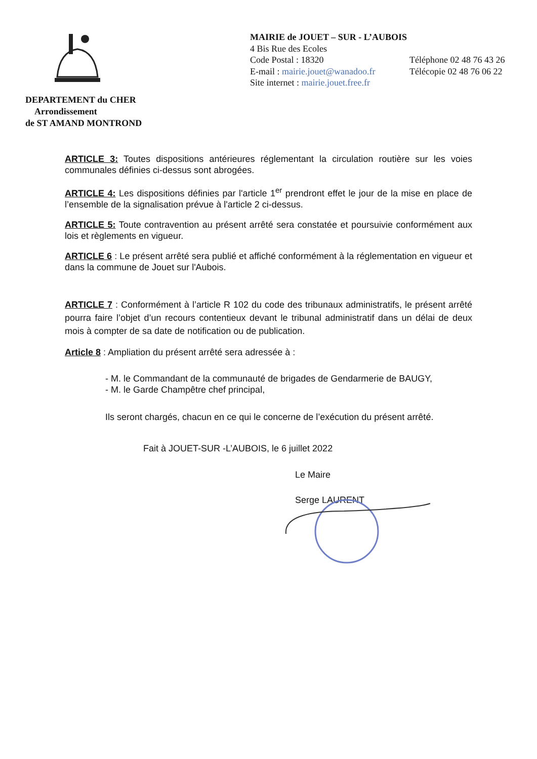DEPARTEMENT du CHER
Arrondissement
de ST AMAND MONTROND
MAIRIE de JOUET – SUR - L’AUBOIS
4 Bis Rue des Ecoles
Code Postal : 18320 Téléphone 02 48 76 43 26
E-mail : mairie.jouet@wanadoo.fr Télécopie 02 48 76 06 22
Site internet : mairie.jouet.free.fr
ARTICLE 3: Toutes dispositions antérieures réglementant la circulation routière sur les voies communales définies ci-dessus sont abrogées.
ARTICLE 4: Les dispositions définies par l'article 1<sup>er</sup> prendront effet le jour de la mise en place de l’ensemble de la signalisation prévue à l'article 2 ci-dessus.
ARTICLE 5: Toute contravention au présent arrêté sera constatée et poursuivie conformément aux lois et règlements en vigueur.
ARTICLE 6 : Le présent arrêté sera publié et affiché conformément à la réglementation en vigueur et dans la commune de Jouet sur l'Aubois.
ARTICLE 7 : Conformément à l’article R 102 du code des tribunaux administratifs, le présent arrêté pourra faire l’objet d’un recours contentieux devant le tribunal administratif dans un délai de deux mois à compter de sa date de notification ou de publication.
Article 8 : Ampliation du présent arrêté sera adressée à :
- M. le Commandant de la communauté de brigades de Gendarmerie de BAUGY,
- M. le Garde Champêtre chef principal,
Ils seront chargés, chacun en ce qui le concerne de l’exécution du présent arrêté.
Fait à JOUET-SUR -L’AUBOIS, le 6 juillet 2022
Le Maire
Serge LAURENT